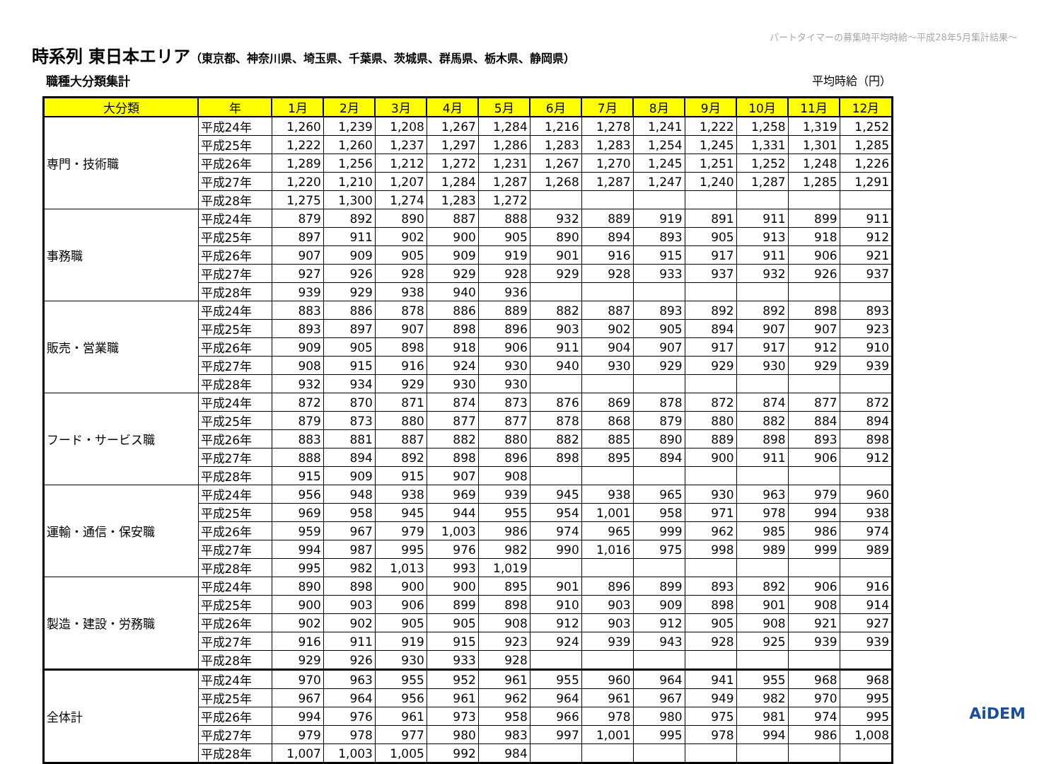パートタイマーの募集時平均時給～平成28年5月集計結果～
時系列 東日本エリア（東京都、神奈川県、埼玉県、千葉県、茨城県、群馬県、栃木県、静岡県）
職種大分類集計 平均時給（円）
| 大分類 | 年 | 1月 | 2月 | 3月 | 4月 | 5月 | 6月 | 7月 | 8月 | 9月 | 10月 | 11月 | 12月 |
| --- | --- | --- | --- | --- | --- | --- | --- | --- | --- | --- | --- | --- | --- |
| 専門・技術職 | 平成24年 | 1,260 | 1,239 | 1,208 | 1,267 | 1,284 | 1,216 | 1,278 | 1,241 | 1,222 | 1,258 | 1,319 | 1,252 |
| | 平成25年 | 1,222 | 1,260 | 1,237 | 1,297 | 1,286 | 1,283 | 1,283 | 1,254 | 1,245 | 1,331 | 1,301 | 1,285 |
| | 平成26年 | 1,289 | 1,256 | 1,212 | 1,272 | 1,231 | 1,267 | 1,270 | 1,245 | 1,251 | 1,252 | 1,248 | 1,226 |
| | 平成27年 | 1,220 | 1,210 | 1,207 | 1,284 | 1,287 | 1,268 | 1,287 | 1,247 | 1,240 | 1,287 | 1,285 | 1,291 |
| | 平成28年 | 1,275 | 1,300 | 1,274 | 1,283 | 1,272 | | | | | | | |
| 事務職 | 平成24年 | 879 | 892 | 890 | 887 | 888 | 932 | 889 | 919 | 891 | 911 | 899 | 911 |
| | 平成25年 | 897 | 911 | 902 | 900 | 905 | 890 | 894 | 893 | 905 | 913 | 918 | 912 |
| | 平成26年 | 907 | 909 | 905 | 909 | 919 | 901 | 916 | 915 | 917 | 911 | 906 | 921 |
| | 平成27年 | 927 | 926 | 928 | 929 | 928 | 929 | 928 | 933 | 937 | 932 | 926 | 937 |
| | 平成28年 | 939 | 929 | 938 | 940 | 936 | | | | | | | |
| 販売・営業職 | 平成24年 | 883 | 886 | 878 | 886 | 889 | 882 | 887 | 893 | 892 | 892 | 898 | 893 |
| | 平成25年 | 893 | 897 | 907 | 898 | 896 | 903 | 902 | 905 | 894 | 907 | 907 | 923 |
| | 平成26年 | 909 | 905 | 898 | 918 | 906 | 911 | 904 | 907 | 917 | 917 | 912 | 910 |
| | 平成27年 | 908 | 915 | 916 | 924 | 930 | 940 | 930 | 929 | 929 | 930 | 929 | 939 |
| | 平成28年 | 932 | 934 | 929 | 930 | 930 | | | | | | | |
| フード・サービス職 | 平成24年 | 872 | 870 | 871 | 874 | 873 | 876 | 869 | 878 | 872 | 874 | 877 | 872 |
| | 平成25年 | 879 | 873 | 880 | 877 | 877 | 878 | 868 | 879 | 880 | 882 | 884 | 894 |
| | 平成26年 | 883 | 881 | 887 | 882 | 880 | 882 | 885 | 890 | 889 | 898 | 893 | 898 |
| | 平成27年 | 888 | 894 | 892 | 898 | 896 | 898 | 895 | 894 | 900 | 911 | 906 | 912 |
| | 平成28年 | 915 | 909 | 915 | 907 | 908 | | | | | | | |
| 運輸・通信・保安職 | 平成24年 | 956 | 948 | 938 | 969 | 939 | 945 | 938 | 965 | 930 | 963 | 979 | 960 |
| | 平成25年 | 969 | 958 | 945 | 944 | 955 | 954 | 1,001 | 958 | 971 | 978 | 994 | 938 |
| | 平成26年 | 959 | 967 | 979 | 1,003 | 986 | 974 | 965 | 999 | 962 | 985 | 986 | 974 |
| | 平成27年 | 994 | 987 | 995 | 976 | 982 | 990 | 1,016 | 975 | 998 | 989 | 999 | 989 |
| | 平成28年 | 995 | 982 | 1,013 | 993 | 1,019 | | | | | | | |
| 製造・建設・労務職 | 平成24年 | 890 | 898 | 900 | 900 | 895 | 901 | 896 | 899 | 893 | 892 | 906 | 916 |
| | 平成25年 | 900 | 903 | 906 | 899 | 898 | 910 | 903 | 909 | 898 | 901 | 908 | 914 |
| | 平成26年 | 902 | 902 | 905 | 905 | 908 | 912 | 903 | 912 | 905 | 908 | 921 | 927 |
| | 平成27年 | 916 | 911 | 919 | 915 | 923 | 924 | 939 | 943 | 928 | 925 | 939 | 939 |
| | 平成28年 | 929 | 926 | 930 | 933 | 928 | | | | | | | |
| 全体計 | 平成24年 | 970 | 963 | 955 | 952 | 961 | 955 | 960 | 964 | 941 | 955 | 968 | 968 |
| | 平成25年 | 967 | 964 | 956 | 961 | 962 | 964 | 961 | 967 | 949 | 982 | 970 | 995 |
| | 平成26年 | 994 | 976 | 961 | 973 | 958 | 966 | 978 | 980 | 975 | 981 | 974 | 995 |
| | 平成27年 | 979 | 978 | 977 | 980 | 983 | 997 | 1,001 | 995 | 978 | 994 | 986 | 1,008 |
| | 平成28年 | 1,007 | 1,003 | 1,005 | 992 | 984 | | | | | | | |
AiDEM